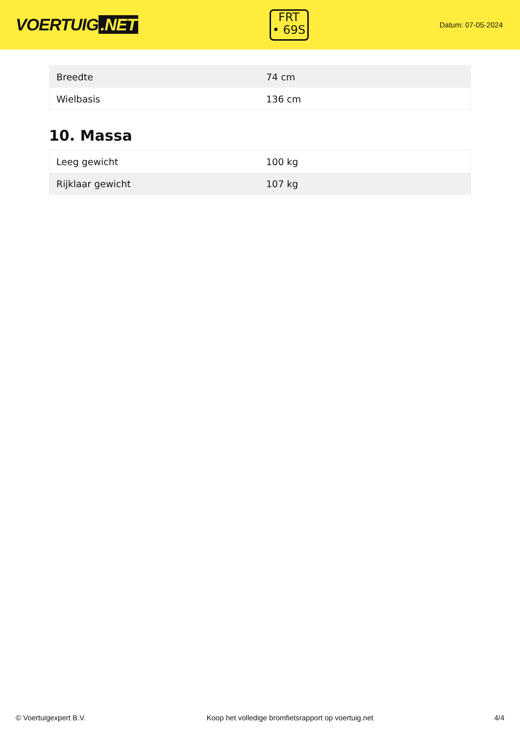VOERTUIG.NET
FRT
• 69S
Datum: 07-05-2024
| Breedte | 74 cm |
| Wielbasis | 136 cm |
10. Massa
| Leeg gewicht | 100 kg |
| Rijklaar gewicht | 107 kg |
© Voertuigexpert B.V. Koop het volledige bromfietsrapport op voertuig.net 4/4